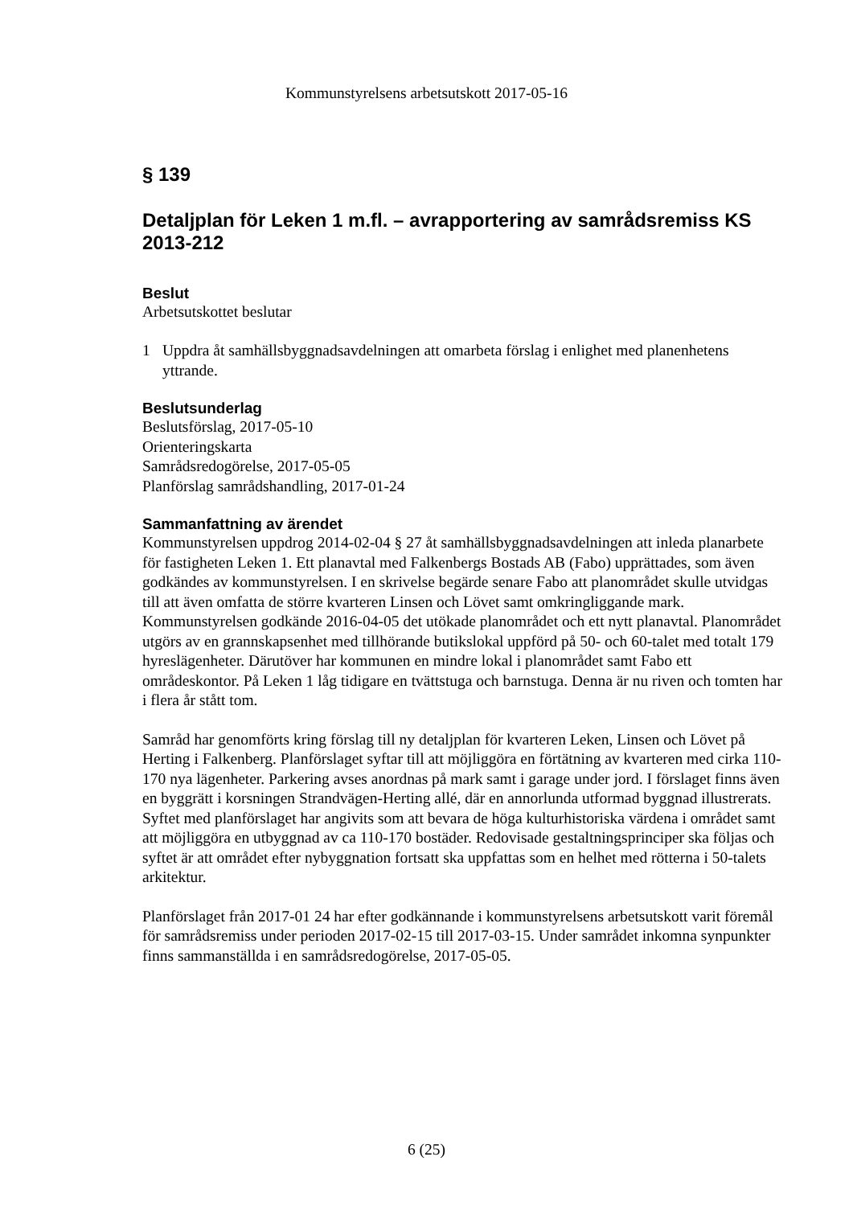Kommunstyrelsens arbetsutskott 2017-05-16
§ 139
Detaljplan för Leken 1 m.fl. – avrapportering av samrådsremiss KS 2013-212
Beslut
Arbetsutskottet beslutar
1 Uppdra åt samhällsbyggnadsavdelningen att omarbeta förslag i enlighet med planenhetens yttrande.
Beslutsunderlag
Beslutsförslag, 2017-05-10
Orienteringskarta
Samrådsredogörelse, 2017-05-05
Planförslag samrådshandling, 2017-01-24
Sammanfattning av ärendet
Kommunstyrelsen uppdrog 2014-02-04 § 27 åt samhällsbyggnadsavdelningen att inleda planarbete för fastigheten Leken 1. Ett planavtal med Falkenbergs Bostads AB (Fabo) upprättades, som även godkändes av kommunstyrelsen. I en skrivelse begärde senare Fabo att planområdet skulle utvidgas till att även omfatta de större kvarteren Linsen och Lövet samt omkringliggande mark. Kommunstyrelsen godkände 2016-04-05 det utökade planområdet och ett nytt planavtal. Planområdet utgörs av en grannskapsenhet med tillhörande butikslokal uppförd på 50- och 60-talet med totalt 179 hyreslägenheter. Därutöver har kommunen en mindre lokal i planområdet samt Fabo ett områdeskontor. På Leken 1 låg tidigare en tvättstuga och barnstuga. Denna är nu riven och tomten har i flera år stått tom.
Samråd har genomförts kring förslag till ny detaljplan för kvarteren Leken, Linsen och Lövet på Herting i Falkenberg. Planförslaget syftar till att möjliggöra en förtätning av kvarteren med cirka 110-170 nya lägenheter. Parkering avses anordnas på mark samt i garage under jord. I förslaget finns även en byggrätt i korsningen Strandvägen-Herting allé, där en annorlunda utformad byggnad illustrerats. Syftet med planförslaget har angivits som att bevara de höga kulturhistoriska värdena i området samt att möjliggöra en utbyggnad av ca 110-170 bostäder. Redovisade gestaltningsprinciper ska följas och syftet är att området efter nybyggnation fortsatt ska uppfattas som en helhet med rötterna i 50-talets arkitektur.
Planförslaget från 2017-01 24 har efter godkännande i kommunstyrelsens arbetsutskott varit föremål för samrådsremiss under perioden 2017-02-15 till 2017-03-15. Under samrådet inkomna synpunkter finns sammanställda i en samrådsredogörelse, 2017-05-05.
6 (25)